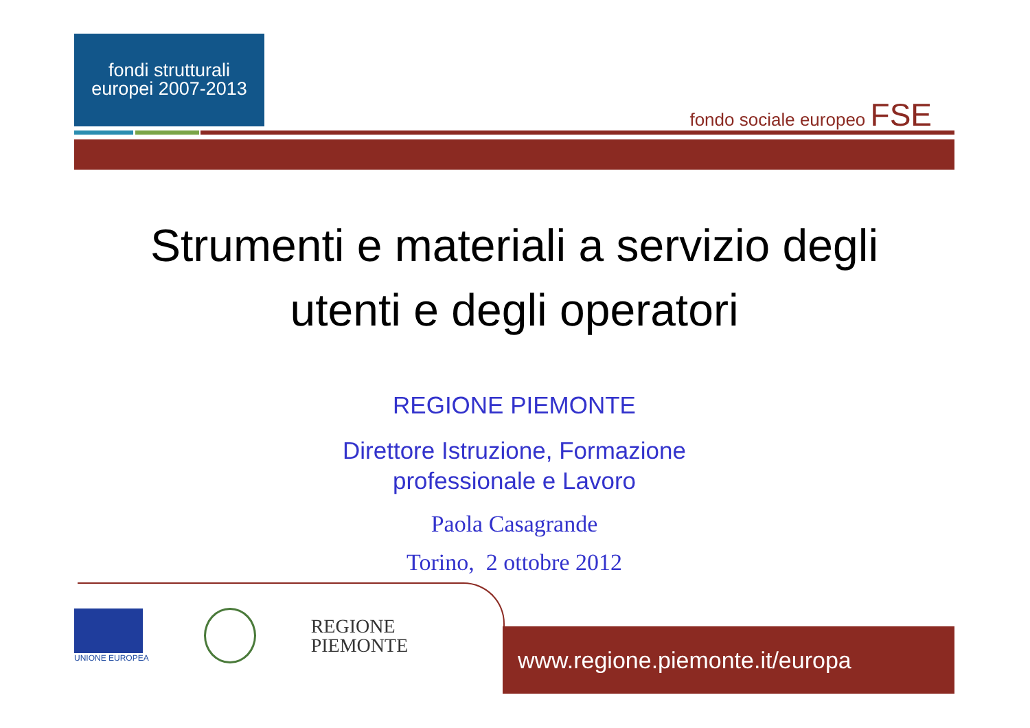fondi strutturali
europei 2007-2013
fondo sociale europeo FSE
Strumenti e materiali a servizio degli
utenti e degli operatori
REGIONE PIEMONTE
Direttore Istruzione, Formazione
professionale e Lavoro
Paola Casagrande
Torino, 2 ottobre 2012
UNIONE EUROPEA
REGIONE
PIEMONTE
www.regione.piemonte.it/europa